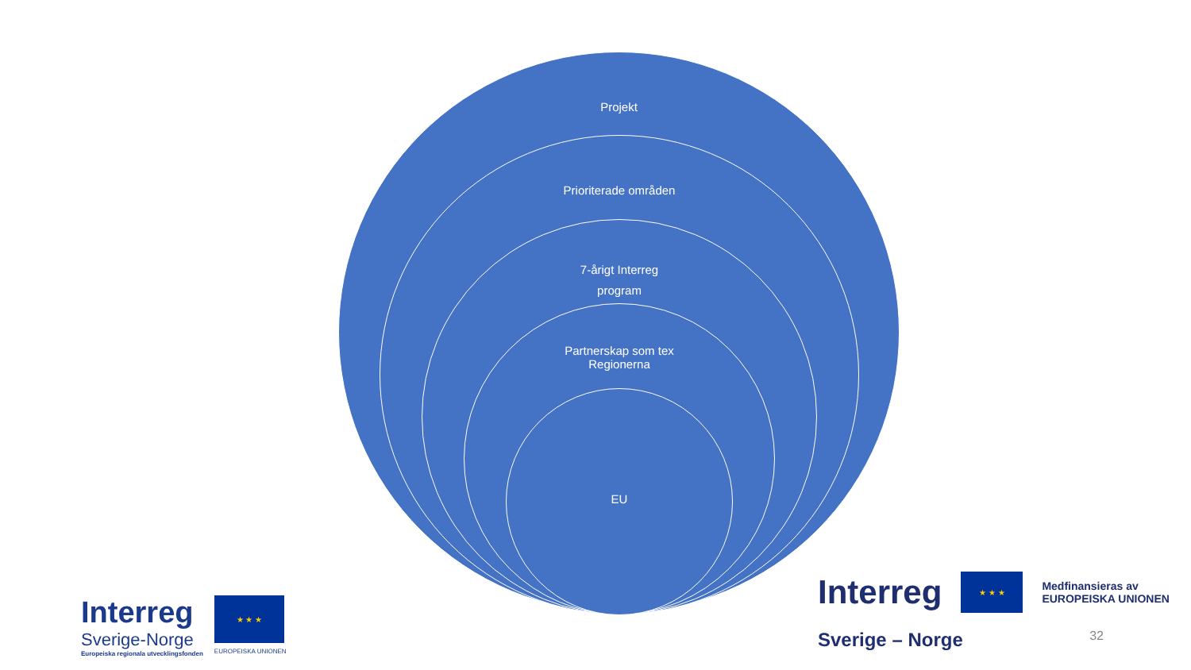Projekt
Prioriterade områden
7-årigt Interreg
program
Partnerskap som tex
Regionerna
EU
Interreg
Sverige-Norge
Europeiska regionala utvecklingsfonden
★ ★ ★
EUROPEISKA UNIONEN
Interreg
★ ★ ★
Medfinansieras av
EUROPEISKA UNIONEN
Sverige – Norge 32